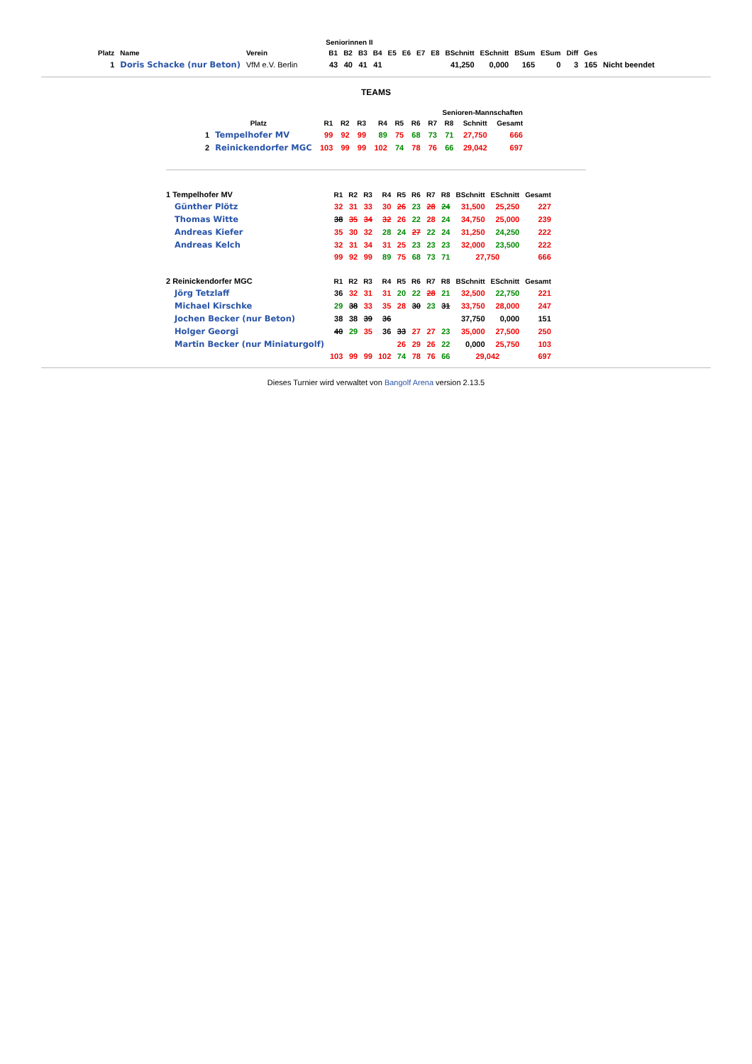| | | | Seniorinnen II | | | | | | | | | | | | | | |
| --- | --- | --- | --- | --- | --- | --- | --- | --- | --- | --- | --- | --- | --- | --- | --- | --- | --- |
| Platz | Name | Verein | B1 | B2 | B3 | B4 | E5 | E6 | E7 | E8 | BSchnitt | ESchnitt | BSum | ESum | Diff | Ges | |
| 1 | Doris Schacke (nur Beton) | VfM e.V. Berlin | 43 | 40 | 41 | 41 | | | | | 41,250 | 0,000 | 165 | 0 | 3 | 165 | Nicht beendet |
TEAMS
| | | Senioren-Mannschaften | | | | | | | | | |
| --- | --- | --- | --- | --- | --- | --- | --- | --- | --- | --- | --- |
| Platz | | R1 | R2 | R3 | R4 | R5 | R6 | R7 | R8 | Schnitt | Gesamt |
| 1 | Tempelhofer MV | 99 | 92 | 99 | 89 | 75 | 68 | 73 | 71 | 27,750 | 666 |
| 2 | Reinickendorfer MGC | 103 | 99 | 99 | 102 | 74 | 78 | 76 | 66 | 29,042 | 697 |
| 1 Tempelhofer MV | R1 | R2 | R3 | R4 | R5 | R6 | R7 | R8 | BSchnitt | ESchnitt | Gesamt |
| --- | --- | --- | --- | --- | --- | --- | --- | --- | --- | --- | --- |
| Günther Plötz | 32 | 31 | 33 | 30 | 26 | 23 | 28 | 24 | 31,500 | 25,250 | 227 |
| Thomas Witte | 38 | 35 | 34 | 32 | 26 | 22 | 28 | 24 | 34,750 | 25,000 | 239 |
| Andreas Kiefer | 35 | 30 | 32 | 28 | 24 | 27 | 22 | 24 | 31,250 | 24,250 | 222 |
| Andreas Kelch | 32 | 31 | 34 | 31 | 25 | 23 | 23 | 23 | 32,000 | 23,500 | 222 |
| | 99 | 92 | 99 | 89 | 75 | 68 | 73 | 71 | 27,750 | | 666 |
| 2 Reinickendorfer MGC | R1 | R2 | R3 | R4 | R5 | R6 | R7 | R8 | BSchnitt | ESchnitt | Gesamt |
| Jörg Tetzlaff | 36 | 32 | 31 | 31 | 20 | 22 | 28 | 21 | 32,500 | 22,750 | 221 |
| Michael Kirschke | 29 | 38 | 33 | 35 | 28 | 30 | 23 | 31 | 33,750 | 28,000 | 247 |
| Jochen Becker (nur Beton) | 38 | 38 | 39 | 36 | | | | | 37,750 | 0,000 | 151 |
| Holger Georgi | 40 | 29 | 35 | 36 | 33 | 27 | 27 | 23 | 35,000 | 27,500 | 250 |
| Martin Becker (nur Miniaturgolf) | | | | | 26 | 29 | 26 | 22 | 0,000 | 25,750 | 103 |
| | 103 | 99 | 99 | 102 | 74 | 78 | 76 | 66 | 29,042 | | 697 |
Dieses Turnier wird verwaltet von Bangolf Arena version 2.13.5